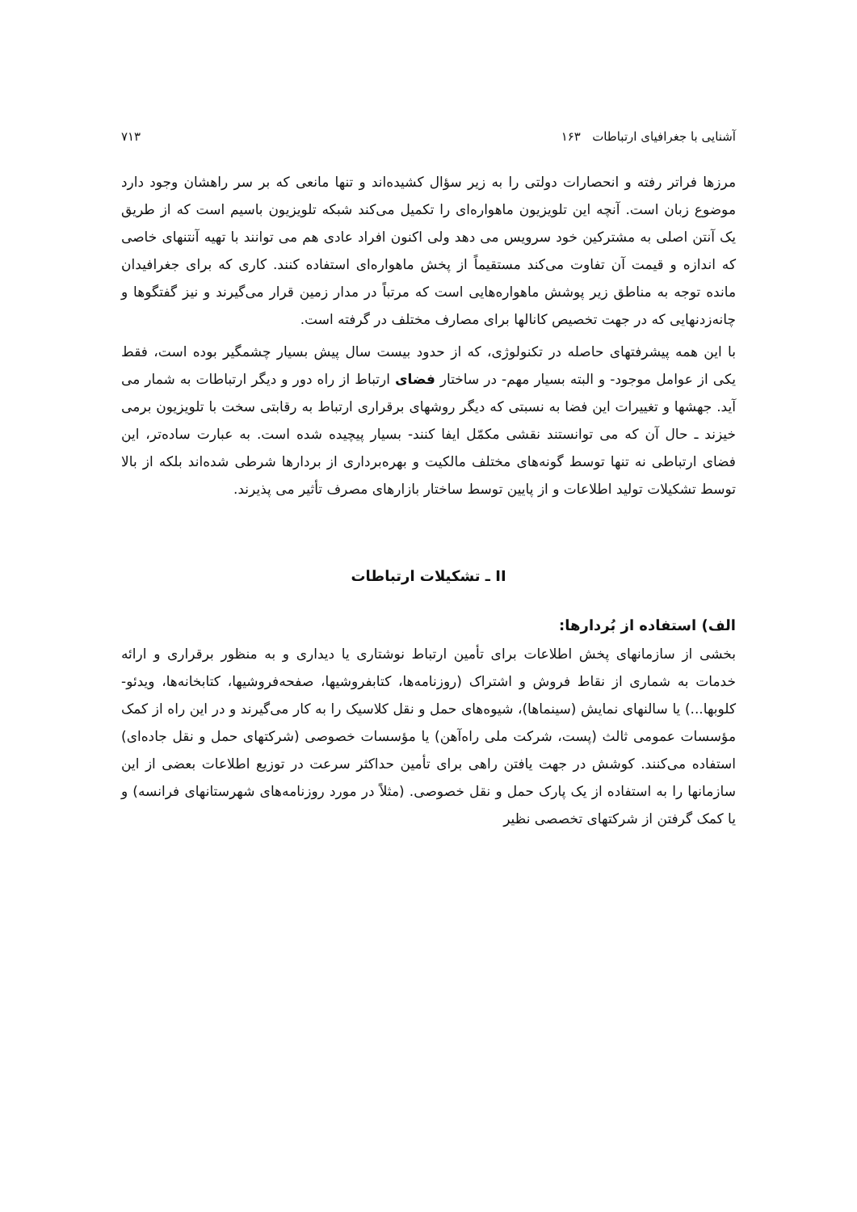آشنایی با جغرافیای ارتباطات ۱۶۳ ۷۱۳
مرزها فراتر رفته و انحصارات دولتی را به زیر سؤال کشیده‌اند و تنها مانعی که بر سر راهشان وجود دارد موضوع زبان است. آنچه این تلویزیون ماهواره‌ای را تکمیل می‌کند شبکه تلویزیون باسیم است که از طریق یک آنتن اصلی به مشترکین خود سرویس می دهد ولی اکنون افراد عادی هم می توانند با تهیه آنتنهای خاصی که اندازه و قیمت آن تفاوت می‌کند مستقیماً از پخش ماهواره‌ای استفاده کنند. کاری که برای جغرافیدان مانده توجه به مناطق زیر پوشش ماهواره‌هایی است که مرتباً در مدار زمین قرار می‌گیرند و نیز گفتگوها و چانه‌زدنهایی که در جهت تخصیص کانالها برای مصارف مختلف در گرفته است.
با این همه پیشرفتهای حاصله در تکنولوژی، که از حدود بیست سال پیش بسیار چشمگیر بوده است، فقط یکی از عوامل موجود- و البته بسیار مهم- در ساختار فضای ارتباط از راه دور و دیگر ارتباطات به شمار می آید. جهشها و تغییرات این فضا به نسبتی که دیگر روشهای برقراری ارتباط به رقابتی سخت با تلویزیون برمی خیزند ـ حال آن که می توانستند نقشی مکمّل ایفا کنند- بسیار پیچیده شده است. به عبارت ساده‌تر، این فضای ارتباطی نه تنها توسط گونه‌های مختلف مالکیت و بهره‌برداری از بردارها شرطی شده‌اند بلکه از بالا توسط تشکیلات تولید اطلاعات و از پایین توسط ساختار بازارهای مصرف تأثیر می پذیرند.
II ـ تشکیلات ارتباطات
الف) استفاده از بُردارها:
بخشی از سازمانهای پخش اطلاعات برای تأمین ارتباط نوشتاری یا دیداری و به منظور برقراری و ارائه خدمات به شماری از نقاط فروش و اشتراک (روزنامه‌ها، کتابفروشیها، صفحه‌فروشیها، کتابخانه‌ها، ویدئو- کلوبها...) یا سالنهای نمایش (سینماها)، شیوه‌های حمل و نقل کلاسیک را به کار می‌گیرند و در این راه از کمک مؤسسات عمومی ثالث (پست، شرکت ملی راه‌آهن) یا مؤسسات خصوصی (شرکتهای حمل و نقل جاده‌ای) استفاده می‌کنند. کوشش در جهت یافتن راهی برای تأمین حداکثر سرعت در توزیع اطلاعات بعضی از این سازمانها را به استفاده از یک پارک حمل و نقل خصوصی. (مثلاً در مورد روزنامه‌های شهرستانهای فرانسه) و یا کمک گرفتن از شرکتهای تخصصی نظیر